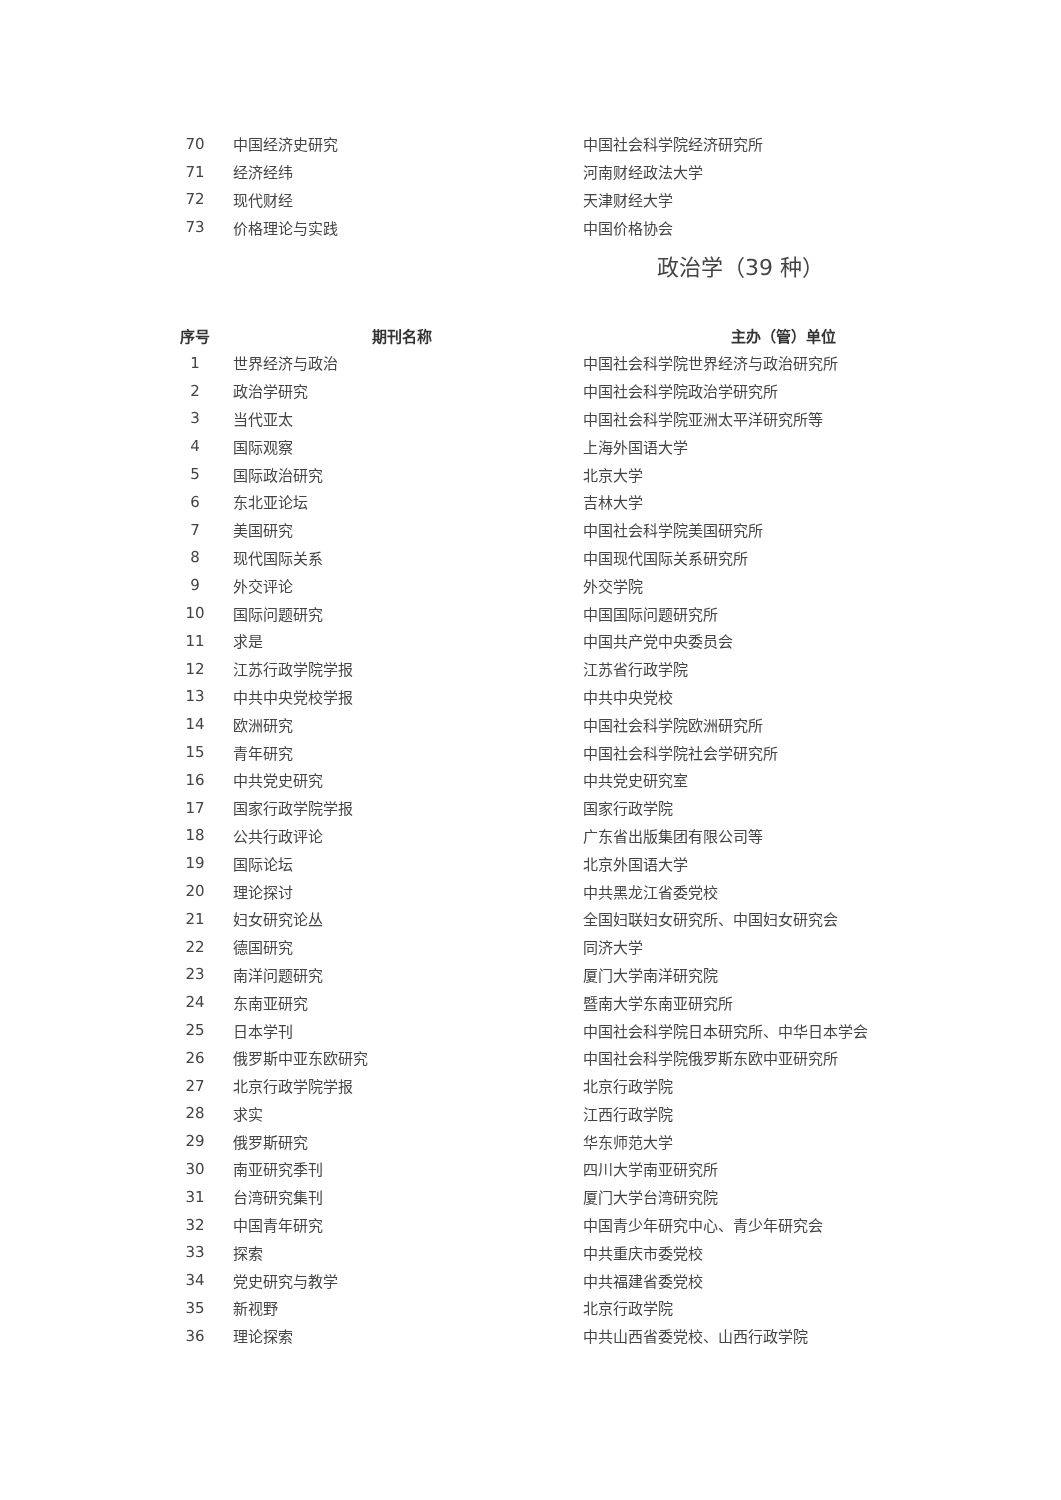| 70 | 中国经济史研究 | 中国社会科学院经济研究所 |
| 71 | 经济经纬 | 河南财经政法大学 |
| 72 | 现代财经 | 天津财经大学 |
| 73 | 价格理论与实践 | 中国价格协会 |
政治学（39 种）
| 序号 | 期刊名称 | 主办（管）单位 |
| --- | --- | --- |
| 1 | 世界经济与政治 | 中国社会科学院世界经济与政治研究所 |
| 2 | 政治学研究 | 中国社会科学院政治学研究所 |
| 3 | 当代亚太 | 中国社会科学院亚洲太平洋研究所等 |
| 4 | 国际观察 | 上海外国语大学 |
| 5 | 国际政治研究 | 北京大学 |
| 6 | 东北亚论坛 | 吉林大学 |
| 7 | 美国研究 | 中国社会科学院美国研究所 |
| 8 | 现代国际关系 | 中国现代国际关系研究所 |
| 9 | 外交评论 | 外交学院 |
| 10 | 国际问题研究 | 中国国际问题研究所 |
| 11 | 求是 | 中国共产党中央委员会 |
| 12 | 江苏行政学院学报 | 江苏省行政学院 |
| 13 | 中共中央党校学报 | 中共中央党校 |
| 14 | 欧洲研究 | 中国社会科学院欧洲研究所 |
| 15 | 青年研究 | 中国社会科学院社会学研究所 |
| 16 | 中共党史研究 | 中共党史研究室 |
| 17 | 国家行政学院学报 | 国家行政学院 |
| 18 | 公共行政评论 | 广东省出版集团有限公司等 |
| 19 | 国际论坛 | 北京外国语大学 |
| 20 | 理论探讨 | 中共黑龙江省委党校 |
| 21 | 妇女研究论丛 | 全国妇联妇女研究所、中国妇女研究会 |
| 22 | 德国研究 | 同济大学 |
| 23 | 南洋问题研究 | 厦门大学南洋研究院 |
| 24 | 东南亚研究 | 暨南大学东南亚研究所 |
| 25 | 日本学刊 | 中国社会科学院日本研究所、中华日本学会 |
| 26 | 俄罗斯中亚东欧研究 | 中国社会科学院俄罗斯东欧中亚研究所 |
| 27 | 北京行政学院学报 | 北京行政学院 |
| 28 | 求实 | 江西行政学院 |
| 29 | 俄罗斯研究 | 华东师范大学 |
| 30 | 南亚研究季刊 | 四川大学南亚研究所 |
| 31 | 台湾研究集刊 | 厦门大学台湾研究院 |
| 32 | 中国青年研究 | 中国青少年研究中心、青少年研究会 |
| 33 | 探索 | 中共重庆市委党校 |
| 34 | 党史研究与教学 | 中共福建省委党校 |
| 35 | 新视野 | 北京行政学院 |
| 36 | 理论探索 | 中共山西省委党校、山西行政学院 |